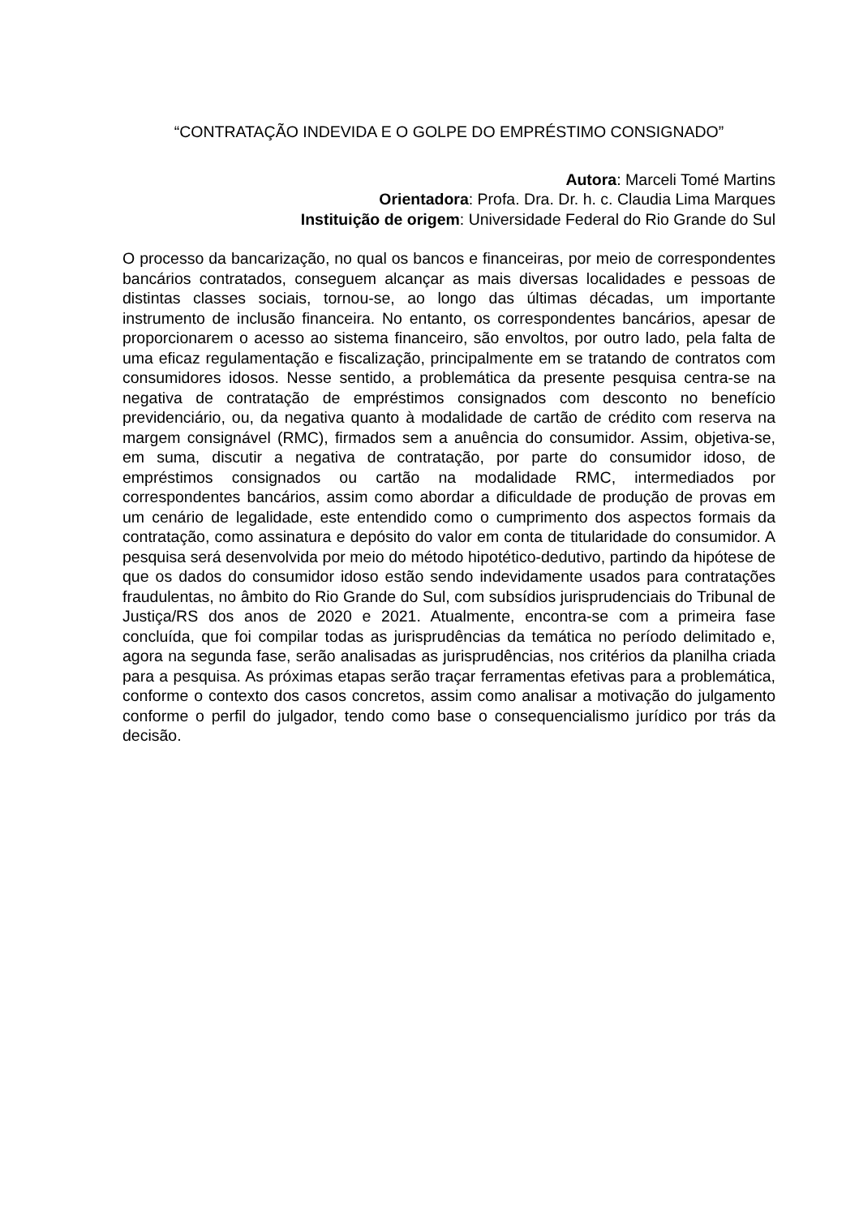“CONTRATAÇÃO INDEVIDA E O GOLPE DO EMPRÉSTIMO CONSIGNADO”
Autora: Marceli Tomé Martins
Orientadora: Profa. Dra. Dr. h. c. Claudia Lima Marques
Instituição de origem: Universidade Federal do Rio Grande do Sul
O processo da bancarização, no qual os bancos e financeiras, por meio de correspondentes bancários contratados, conseguem alcançar as mais diversas localidades e pessoas de distintas classes sociais, tornou-se, ao longo das últimas décadas, um importante instrumento de inclusão financeira. No entanto, os correspondentes bancários, apesar de proporcionarem o acesso ao sistema financeiro, são envoltos, por outro lado, pela falta de uma eficaz regulamentação e fiscalização, principalmente em se tratando de contratos com consumidores idosos. Nesse sentido, a problemática da presente pesquisa centra-se na negativa de contratação de empréstimos consignados com desconto no benefício previdenciário, ou, da negativa quanto à modalidade de cartão de crédito com reserva na margem consignável (RMC), firmados sem a anuência do consumidor. Assim, objetiva-se, em suma, discutir a negativa de contratação, por parte do consumidor idoso, de empréstimos consignados ou cartão na modalidade RMC, intermediados por correspondentes bancários, assim como abordar a dificuldade de produção de provas em um cenário de legalidade, este entendido como o cumprimento dos aspectos formais da contratação, como assinatura e depósito do valor em conta de titularidade do consumidor. A pesquisa será desenvolvida por meio do método hipotético-dedutivo, partindo da hipótese de que os dados do consumidor idoso estão sendo indevidamente usados para contratações fraudulentas, no âmbito do Rio Grande do Sul, com subsídios jurisprudenciais do Tribunal de Justiça/RS dos anos de 2020 e 2021. Atualmente, encontra-se com a primeira fase concluída, que foi compilar todas as jurisprudências da temática no período delimitado e, agora na segunda fase, serão analisadas as jurisprudências, nos critérios da planilha criada para a pesquisa. As próximas etapas serão traçar ferramentas efetivas para a problemática, conforme o contexto dos casos concretos, assim como analisar a motivação do julgamento conforme o perfil do julgador, tendo como base o consequencialismo jurídico por trás da decisão.